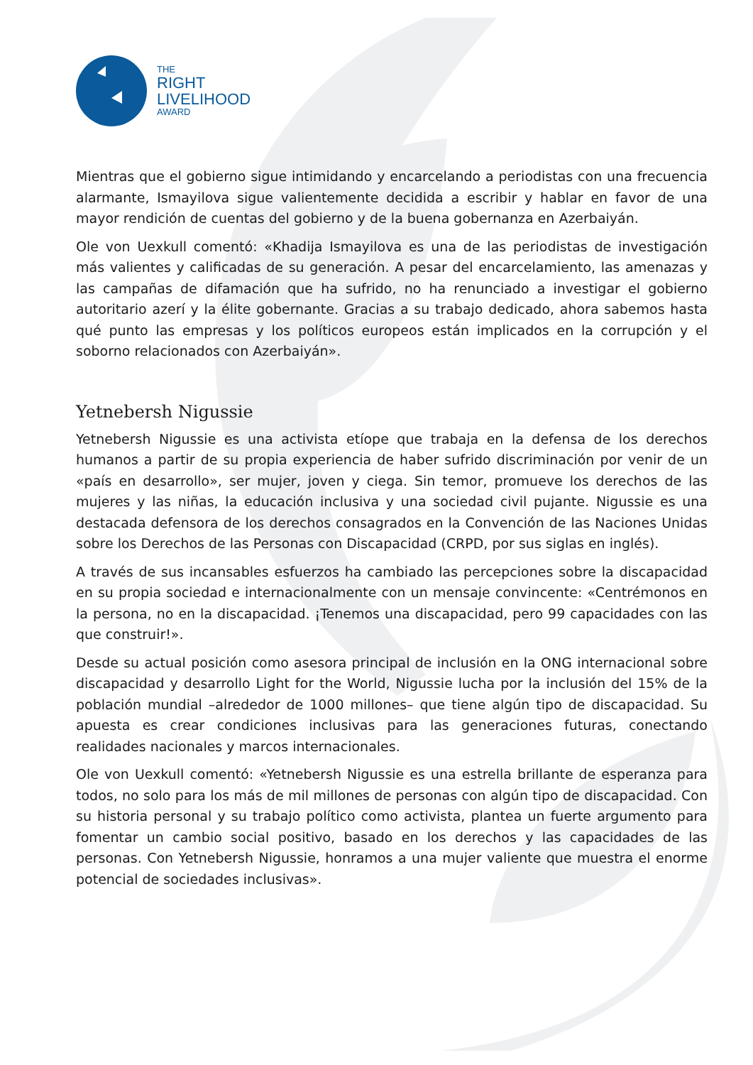THE
RIGHT
LIVELIHOOD
AWARD
Mientras que el gobierno sigue intimidando y encarcelando a periodistas con una frecuencia alarmante, Ismayilova sigue valientemente decidida a escribir y hablar en favor de una mayor rendición de cuentas del gobierno y de la buena gobernanza en Azerbaiyán.
Ole von Uexkull comentó: «Khadija Ismayilova es una de las periodistas de investigación más valientes y calificadas de su generación. A pesar del encarcelamiento, las amenazas y las campañas de difamación que ha sufrido, no ha renunciado a investigar el gobierno autoritario azerí y la élite gobernante. Gracias a su trabajo dedicado, ahora sabemos hasta qué punto las empresas y los políticos europeos están implicados en la corrupción y el soborno relacionados con Azerbaiyán».
Yetnebersh Nigussie
Yetnebersh Nigussie es una activista etíope que trabaja en la defensa de los derechos humanos a partir de su propia experiencia de haber sufrido discriminación por venir de un «país en desarrollo», ser mujer, joven y ciega. Sin temor, promueve los derechos de las mujeres y las niñas, la educación inclusiva y una sociedad civil pujante. Nigussie es una destacada defensora de los derechos consagrados en la Convención de las Naciones Unidas sobre los Derechos de las Personas con Discapacidad (CRPD, por sus siglas en inglés).
A través de sus incansables esfuerzos ha cambiado las percepciones sobre la discapacidad en su propia sociedad e internacionalmente con un mensaje convincente: «Centrémonos en la persona, no en la discapacidad. ¡Tenemos una discapacidad, pero 99 capacidades con las que construir!».
Desde su actual posición como asesora principal de inclusión en la ONG internacional sobre discapacidad y desarrollo Light for the World, Nigussie lucha por la inclusión del 15% de la población mundial –alrededor de 1000 millones– que tiene algún tipo de discapacidad. Su apuesta es crear condiciones inclusivas para las generaciones futuras, conectando realidades nacionales y marcos internacionales.
Ole von Uexkull comentó: «Yetnebersh Nigussie es una estrella brillante de esperanza para todos, no solo para los más de mil millones de personas con algún tipo de discapacidad. Con su historia personal y su trabajo político como activista, plantea un fuerte argumento para fomentar un cambio social positivo, basado en los derechos y las capacidades de las personas. Con Yetnebersh Nigussie, honramos a una mujer valiente que muestra el enorme potencial de sociedades inclusivas».